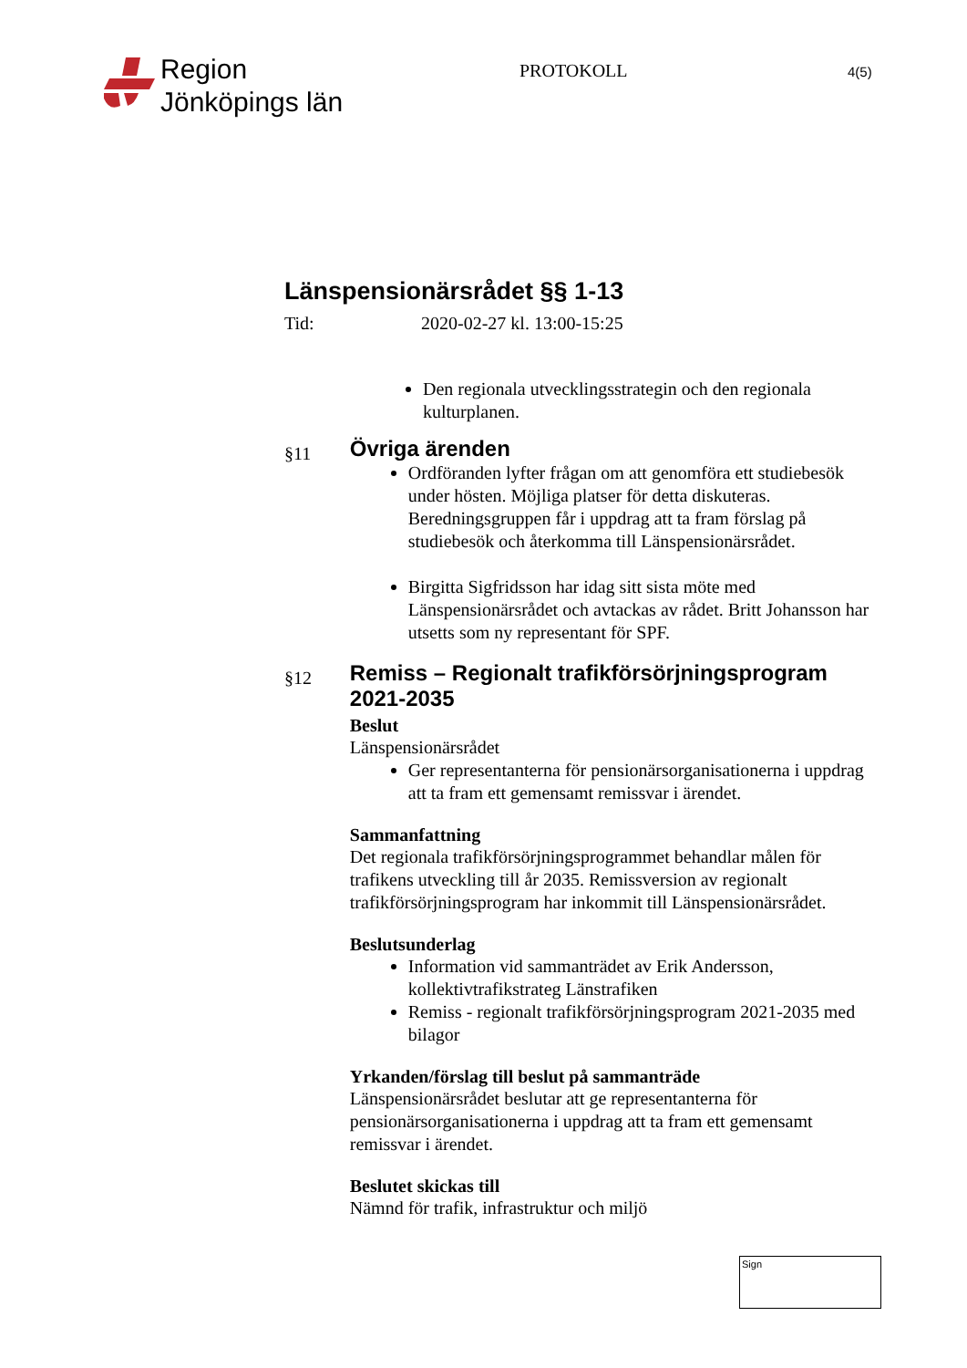Region
Jönköpings län
PROTOKOLL
4(5)
Länspensionärsrådet §§ 1-13
Tid: 2020-02-27 kl. 13:00-15:25
Den regionala utvecklingsstrategin och den regionala kulturplanen.
§11
Övriga ärenden
Ordföranden lyfter frågan om att genomföra ett studiebesök under hösten. Möjliga platser för detta diskuteras. Beredningsgruppen får i uppdrag att ta fram förslag på studiebesök och återkomma till Länspensionärsrådet.
Birgitta Sigfridsson har idag sitt sista möte med Länspensionärsrådet och avtackas av rådet. Britt Johansson har utsetts som ny representant för SPF.
§12
Remiss – Regionalt trafikförsörjningsprogram 2021-2035
Beslut
Länspensionärsrådet
Ger representanterna för pensionärsorganisationerna i uppdrag att ta fram ett gemensamt remissvar i ärendet.
Sammanfattning
Det regionala trafikförsörjningsprogrammet behandlar målen för trafikens utveckling till år 2035. Remissversion av regionalt trafikförsörjningsprogram har inkommit till Länspensionärsrådet.
Beslutsunderlag
Information vid sammanträdet av Erik Andersson, kollektivtrafikstrateg Länstrafiken
Remiss - regionalt trafikförsörjningsprogram 2021-2035 med bilagor
Yrkanden/förslag till beslut på sammanträde
Länspensionärsrådet beslutar att ge representanterna för pensionärsorganisationerna i uppdrag att ta fram ett gemensamt remissvar i ärendet.
Beslutet skickas till
Nämnd för trafik, infrastruktur och miljö
Sign